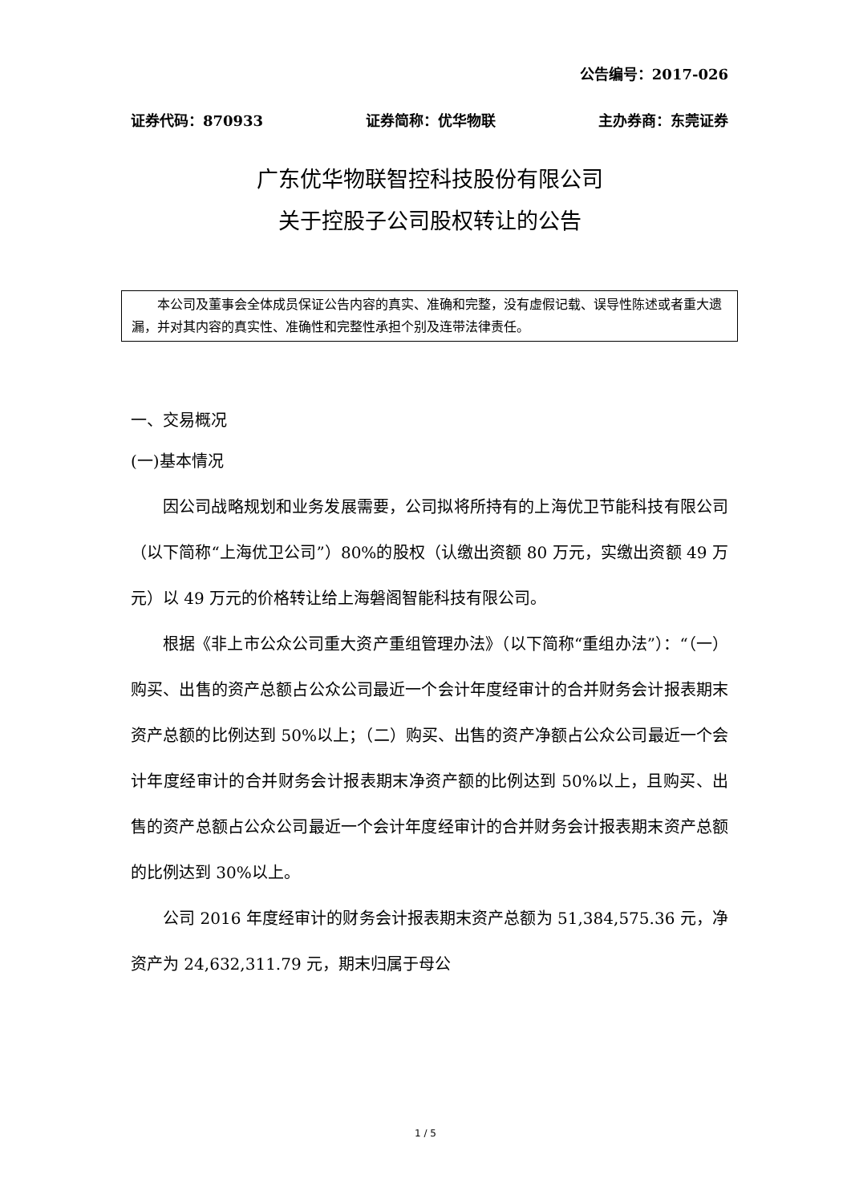公告编号：2017-026
证券代码：870933 证券简称：优华物联 主办券商：东莞证券
广东优华物联智控科技股份有限公司
关于控股子公司股权转让的公告
  本公司及董事会全体成员保证公告内容的真实、准确和完整，没有虚假记载、误导性陈述或者重大遗漏，并对其内容的真实性、准确性和完整性承担个别及连带法律责任。
一、交易概况
(一)基本情况
因公司战略规划和业务发展需要，公司拟将所持有的上海优卫节能科技有限公司（以下简称“上海优卫公司”）80%的股权（认缴出资额 80 万元，实缴出资额 49 万元）以 49 万元的价格转让给上海磐阁智能科技有限公司。
根据《非上市公众公司重大资产重组管理办法》（以下简称“重组办法”）：“（一）购买、出售的资产总额占公众公司最近一个会计年度经审计的合并财务会计报表期末资产总额的比例达到 50%以上；（二）购买、出售的资产净额占公众公司最近一个会计年度经审计的合并财务会计报表期末净资产额的比例达到 50%以上，且购买、出售的资产总额占公众公司最近一个会计年度经审计的合并财务会计报表期末资产总额的比例达到 30%以上。
公司 2016 年度经审计的财务会计报表期末资产总额为 51,384,575.36 元，净资产为 24,632,311.79 元，期末归属于母公
1 / 5